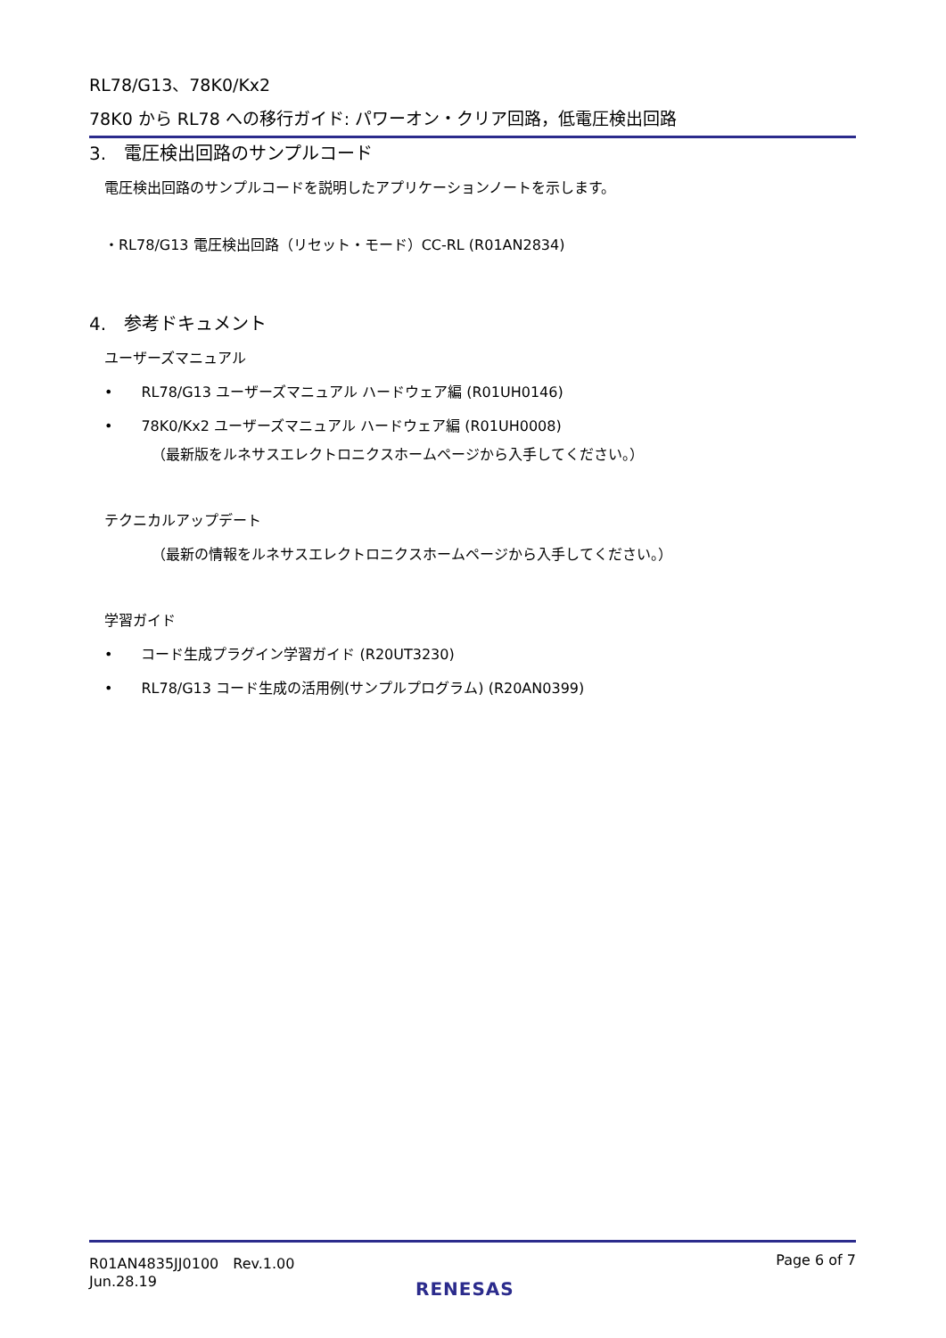RL78/G13、78K0/Kx2
78K0 から RL78 への移行ガイド: パワーオン・クリア回路，低電圧検出回路
3.　電圧検出回路のサンプルコード
電圧検出回路のサンプルコードを説明したアプリケーションノートを示します。
・RL78/G13 電圧検出回路（リセット・モード）CC-RL (R01AN2834)
4.　参考ドキュメント
ユーザーズマニュアル
•　　RL78/G13 ユーザーズマニュアル ハードウェア編 (R01UH0146)
•　　78K0/Kx2 ユーザーズマニュアル ハードウェア編 (R01UH0008)
（最新版をルネサスエレクトロニクスホームページから入手してください。）
テクニカルアップデート
（最新の情報をルネサスエレクトロニクスホームページから入手してください。）
学習ガイド
•　　コード生成プラグイン学習ガイド (R20UT3230)
•　　RL78/G13 コード生成の活用例(サンプルプログラム) (R20AN0399)
R01AN4835JJ0100　Rev.1.00
Jun.28.19
Page 6 of 7
RENESAS